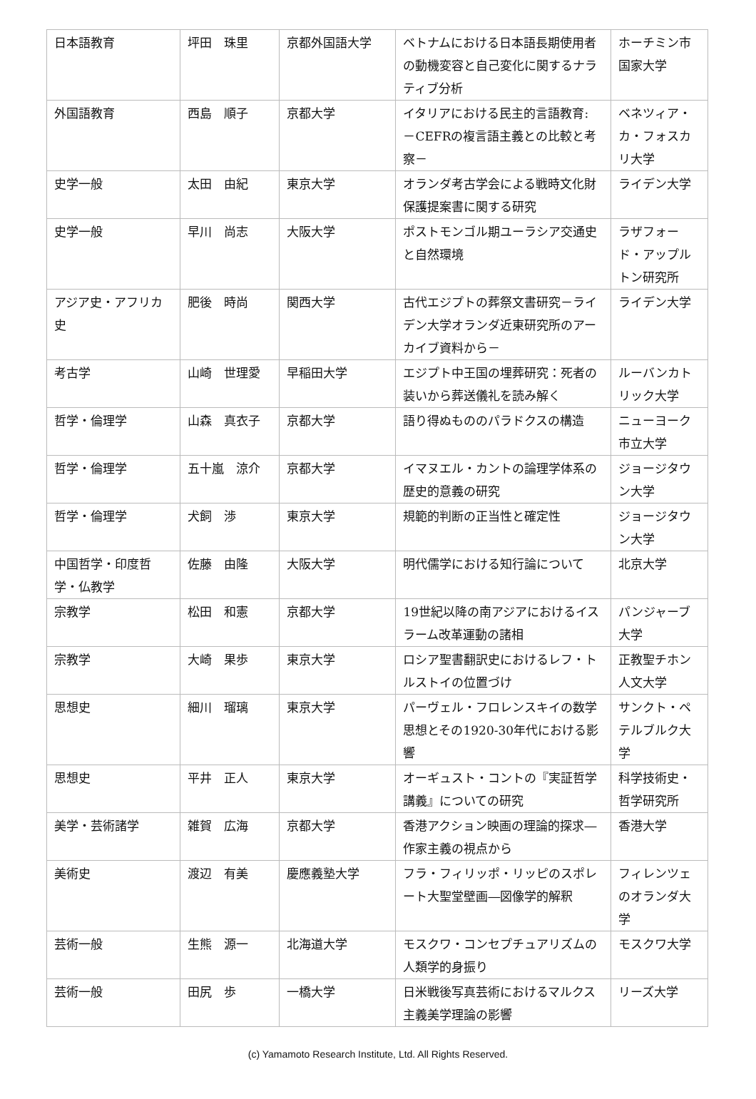| 日本語教育 | 坪田 珠里 | 京都外国語大学 | ベトナムにおける日本語長期使用者の動機変容と自己変化に関するナラティブ分析 | ホーチミン市国家大学 |
| 外国語教育 | 西島 順子 | 京都大学 | イタリアにおける民主的言語教育: －CEFRの複言語主義との比較と考察－ | ベネツィア・カ・フォスカリ大学 |
| 史学一般 | 太田 由紀 | 東京大学 | オランダ考古学会による戦時文化財保護提案書に関する研究 | ライデン大学 |
| 史学一般 | 早川 尚志 | 大阪大学 | ポストモンゴル期ユーラシア交通史と自然環境 | ラザフォード・アップルトン研究所 |
| アジア史・アフリカ史 | 肥後 時尚 | 関西大学 | 古代エジプトの葬祭文書研究－ライデン大学オランダ近東研究所のアーカイブ資料から－ | ライデン大学 |
| 考古学 | 山崎 世理愛 | 早稲田大学 | エジプト中王国の埋葬研究：死者の装いから葬送儀礼を読み解く | ルーバンカトリック大学 |
| 哲学・倫理学 | 山森 真衣子 | 京都大学 | 語り得ぬもののパラドクスの構造 | ニューヨーク市立大学 |
| 哲学・倫理学 | 五十嵐 涼介 | 京都大学 | イマヌエル・カントの論理学体系の歴史的意義の研究 | ジョージタウン大学 |
| 哲学・倫理学 | 犬飼 渉 | 東京大学 | 規範的判断の正当性と確定性 | ジョージタウン大学 |
| 中国哲学・印度哲学・仏教学 | 佐藤 由隆 | 大阪大学 | 明代儒学における知行論について | 北京大学 |
| 宗教学 | 松田 和憲 | 京都大学 | 19世紀以降の南アジアにおけるイスラーム改革運動の諸相 | パンジャーブ大学 |
| 宗教学 | 大崎 果歩 | 東京大学 | ロシア聖書翻訳史におけるレフ・トルストイの位置づけ | 正教聖チホン人文大学 |
| 思想史 | 細川 瑠璃 | 東京大学 | パーヴェル・フロレンスキイの数学思想とその1920-30年代における影響 | サンクト・ペテルブルク大学 |
| 思想史 | 平井 正人 | 東京大学 | オーギュスト・コントの『実証哲学講義』についての研究 | 科学技術史・哲学研究所 |
| 美学・芸術諸学 | 雑賀 広海 | 京都大学 | 香港アクション映画の理論的探求―作家主義の視点から | 香港大学 |
| 美術史 | 渡辺 有美 | 慶應義塾大学 | フラ・フィリッポ・リッピのスポレート大聖堂壁画―図像学的解釈 | フィレンツェのオランダ大学 |
| 芸術一般 | 生熊 源一 | 北海道大学 | モスクワ・コンセプチュアリズムの人類学的身振り | モスクワ大学 |
| 芸術一般 | 田尻 歩 | 一橋大学 | 日米戦後写真芸術におけるマルクス主義美学理論の影響 | リーズ大学 |
(c) Yamamoto Research Institute, Ltd. All Rights Reserved.